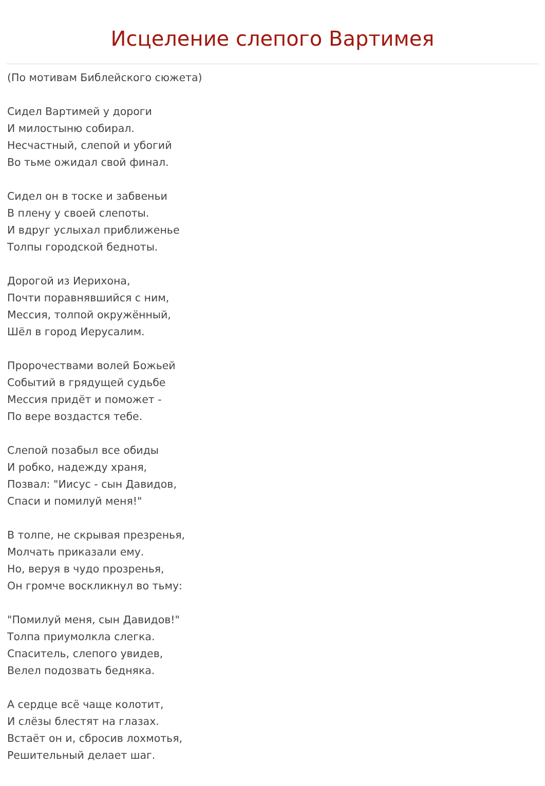Исцеление слепого Вартимея
(По мотивам Библейского сюжета)
Сидел Вартимей у дороги
И милостыню собирал.
Несчастный, слепой и убогий
Во тьме ожидал свой финал.
Сидел он в тоске и забвеньи
В плену у своей слепоты.
И вдруг услыхал приближенье
Толпы городской бедноты.
Дорогой из Иерихона,
Почти поравнявшийся с ним,
Мессия, толпой окружённый,
Шёл в город Иерусалим.
Пророчествами волей Божьей
Событий в грядущей судьбе
Мессия придёт и поможет -
По вере воздастся тебе.
Слепой позабыл все обиды
И робко, надежду храня,
Позвал: "Иисус - сын Давидов,
Спаси и помилуй меня!"
В толпе, не скрывая презренья,
Молчать приказали ему.
Но, веруя в чудо прозренья,
Он громче воскликнул во тьму:
"Помилуй меня, сын Давидов!"
Толпа приумолкла слегка.
Спаситель, слепого увидев,
Велел подозвать бедняка.
А сердце всё чаще колотит,
И слёзы блестят на глазах.
Встаёт он и, сбросив лохмотья,
Решительный делает шаг.